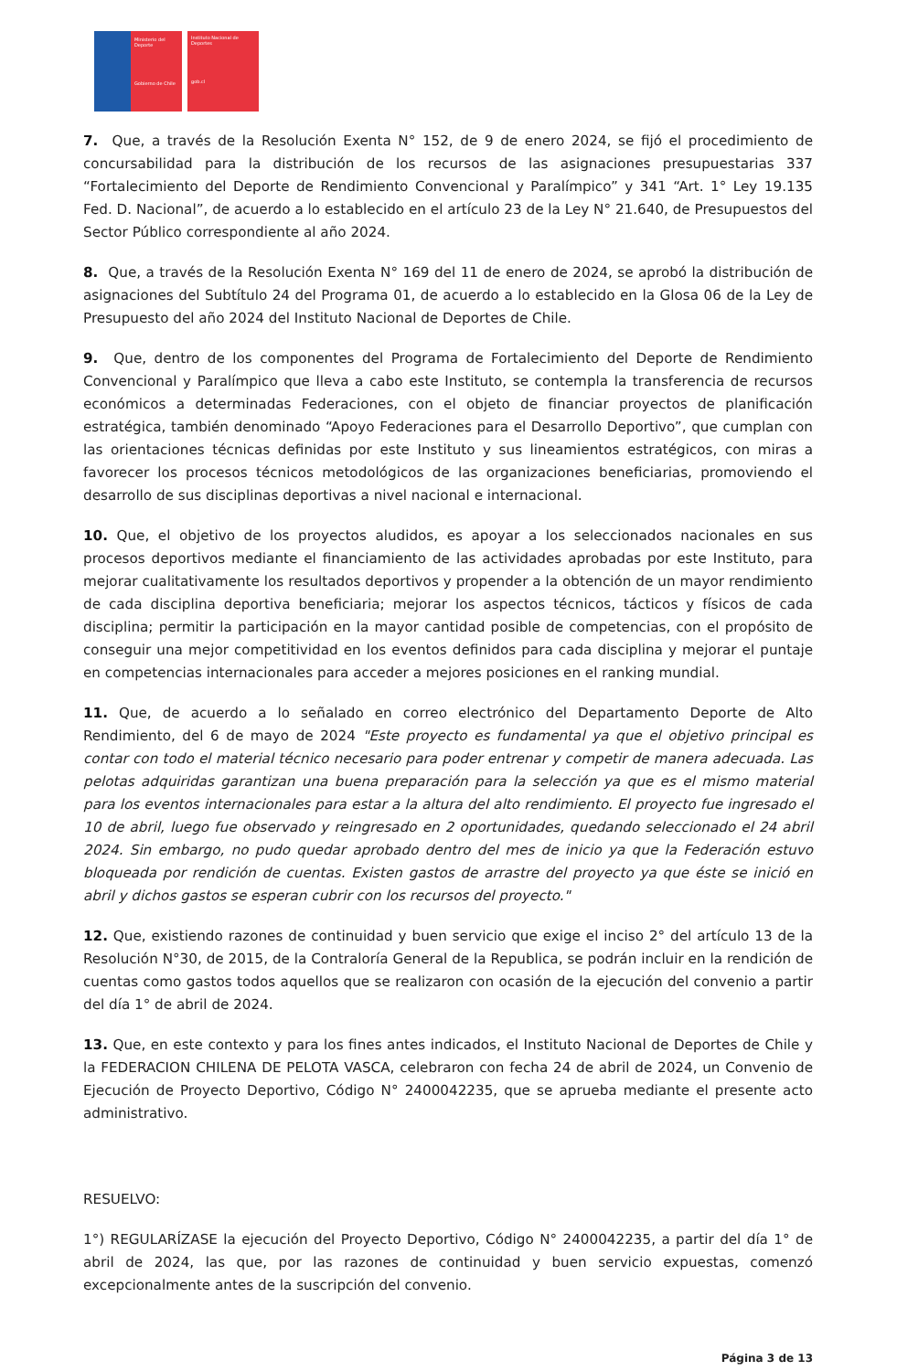Ministerio del Deporte
Gobierno de Chile
Instituto Nacional de Deportes
gob.cl
7. Que, a través de la Resolución Exenta N° 152, de 9 de enero 2024, se fijó el procedimiento de concursabilidad para la distribución de los recursos de las asignaciones presupuestarias 337 “Fortalecimiento del Deporte de Rendimiento Convencional y Paralímpico” y 341 “Art. 1° Ley 19.135 Fed. D. Nacional”, de acuerdo a lo establecido en el artículo 23 de la Ley N° 21.640, de Presupuestos del Sector Público correspondiente al año 2024.
8. Que, a través de la Resolución Exenta N° 169 del 11 de enero de 2024, se aprobó la distribución de asignaciones del Subtítulo 24 del Programa 01, de acuerdo a lo establecido en la Glosa 06 de la Ley de Presupuesto del año 2024 del Instituto Nacional de Deportes de Chile.
9. Que, dentro de los componentes del Programa de Fortalecimiento del Deporte de Rendimiento Convencional y Paralímpico que lleva a cabo este Instituto, se contempla la transferencia de recursos económicos a determinadas Federaciones, con el objeto de financiar proyectos de planificación estratégica, también denominado “Apoyo Federaciones para el Desarrollo Deportivo”, que cumplan con las orientaciones técnicas definidas por este Instituto y sus lineamientos estratégicos, con miras a favorecer los procesos técnicos metodológicos de las organizaciones beneficiarias, promoviendo el desarrollo de sus disciplinas deportivas a nivel nacional e internacional.
10. Que, el objetivo de los proyectos aludidos, es apoyar a los seleccionados nacionales en sus procesos deportivos mediante el financiamiento de las actividades aprobadas por este Instituto, para mejorar cualitativamente los resultados deportivos y propender a la obtención de un mayor rendimiento de cada disciplina deportiva beneficiaria; mejorar los aspectos técnicos, tácticos y físicos de cada disciplina; permitir la participación en la mayor cantidad posible de competencias, con el propósito de conseguir una mejor competitividad en los eventos definidos para cada disciplina y mejorar el puntaje en competencias internacionales para acceder a mejores posiciones en el ranking mundial.
11. Que, de acuerdo a lo señalado en correo electrónico del Departamento Deporte de Alto Rendimiento, del 6 de mayo de 2024 "Este proyecto es fundamental ya que el objetivo principal es contar con todo el material técnico necesario para poder entrenar y competir de manera adecuada. Las pelotas adquiridas garantizan una buena preparación para la selección ya que es el mismo material para los eventos internacionales para estar a la altura del alto rendimiento. El proyecto fue ingresado el 10 de abril, luego fue observado y reingresado en 2 oportunidades, quedando seleccionado el 24 abril 2024. Sin embargo, no pudo quedar aprobado dentro del mes de inicio ya que la Federación estuvo bloqueada por rendición de cuentas. Existen gastos de arrastre del proyecto ya que éste se inició en abril y dichos gastos se esperan cubrir con los recursos del proyecto."
12. Que, existiendo razones de continuidad y buen servicio que exige el inciso 2° del artículo 13 de la Resolución N°30, de 2015, de la Contraloría General de la Republica, se podrán incluir en la rendición de cuentas como gastos todos aquellos que se realizaron con ocasión de la ejecución del convenio a partir del día 1° de abril de 2024.
13. Que, en este contexto y para los fines antes indicados, el Instituto Nacional de Deportes de Chile y la FEDERACION CHILENA DE PELOTA VASCA, celebraron con fecha 24 de abril de 2024, un Convenio de Ejecución de Proyecto Deportivo, Código N° 2400042235, que se aprueba mediante el presente acto administrativo.
RESUELVO:
1°) REGULARÍZASE la ejecución del Proyecto Deportivo, Código N° 2400042235, a partir del día 1° de abril de 2024, las que, por las razones de continuidad y buen servicio expuestas, comenzó excepcionalmente antes de la suscripción del convenio.
Página 3 de 13